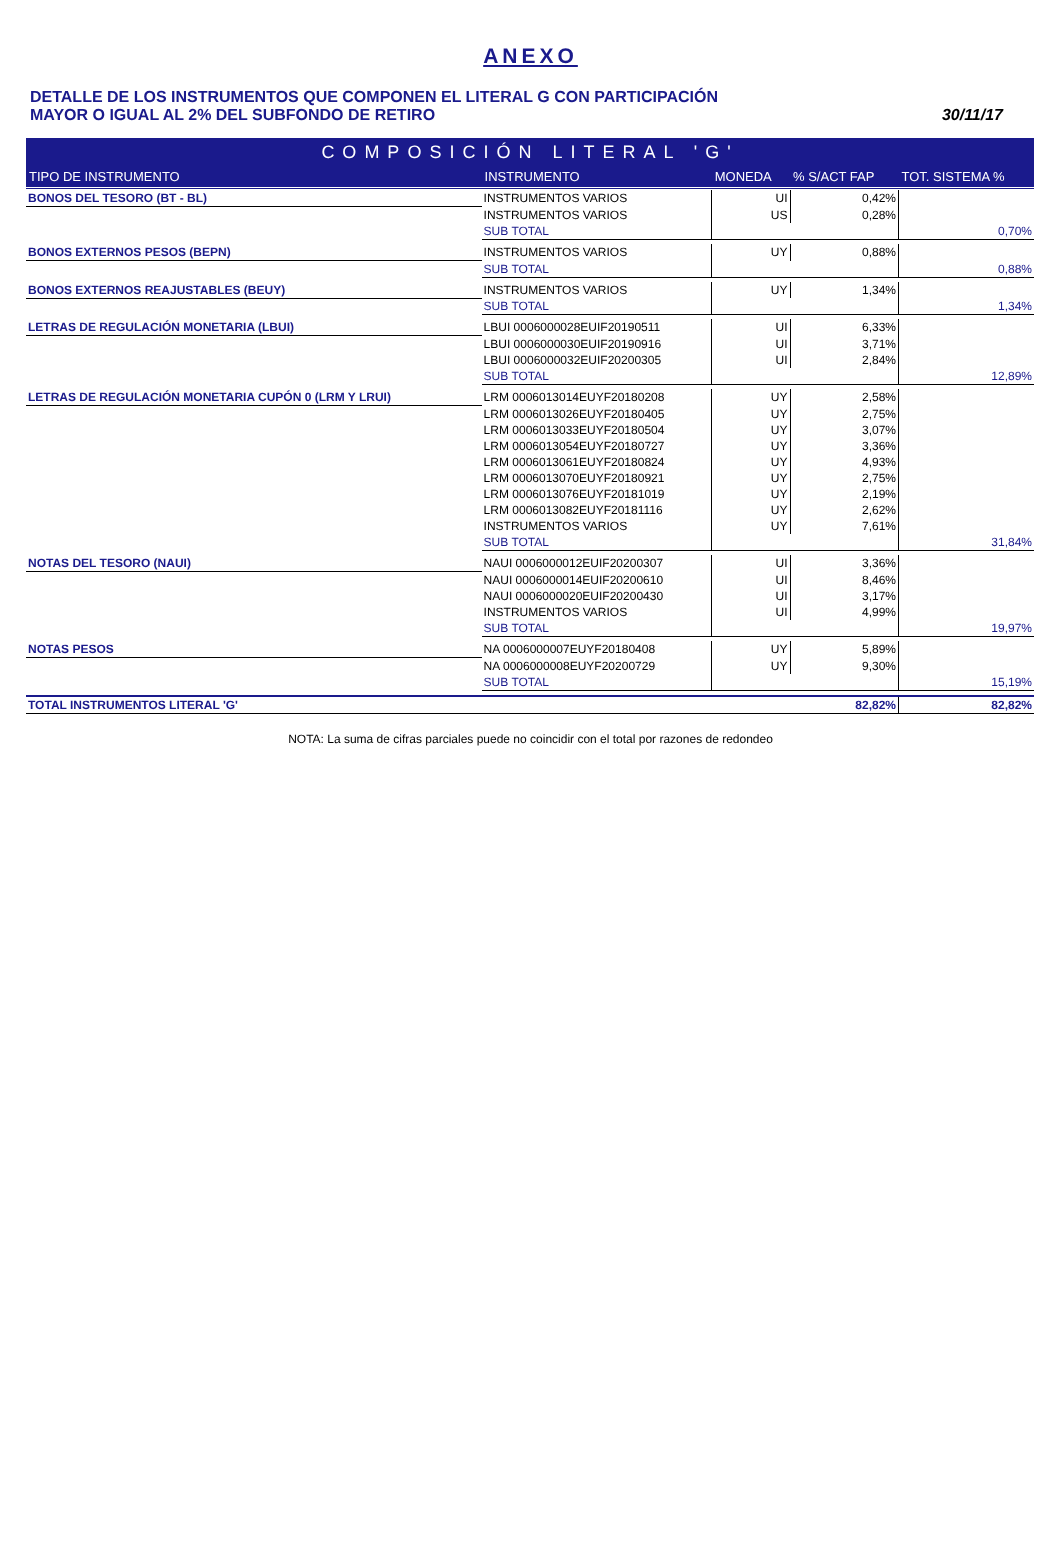ANEXO
DETALLE DE LOS INSTRUMENTOS QUE COMPONEN EL LITERAL G CON PARTICIPACIÓN
MAYOR O IGUAL AL 2% DEL SUBFONDO DE RETIRO
30/11/17
| COMPOSICIÓN LITERAL 'G' | | | | |
| TIPO DE INSTRUMENTO | INSTRUMENTO | MONEDA | % S/ACT FAP | TOT. SISTEMA % |
| BONOS DEL TESORO (BT - BL) | INSTRUMENTOS VARIOS | UI | 0,42% | |
| | INSTRUMENTOS VARIOS | US | 0,28% | |
| | SUB TOTAL | | | 0,70% |
| BONOS EXTERNOS PESOS (BEPN) | INSTRUMENTOS VARIOS | UY | 0,88% | |
| | SUB TOTAL | | | 0,88% |
| BONOS EXTERNOS REAJUSTABLES (BEUY) | INSTRUMENTOS VARIOS | UY | 1,34% | |
| | SUB TOTAL | | | 1,34% |
| LETRAS DE REGULACIÓN MONETARIA (LBUI) | LBUI 0006000028EUIF20190511 | UI | 6,33% | |
| | LBUI 0006000030EUIF20190916 | UI | 3,71% | |
| | LBUI 0006000032EUIF20200305 | UI | 2,84% | |
| | SUB TOTAL | | | 12,89% |
| LETRAS DE REGULACIÓN MONETARIA CUPÓN 0 (LRM Y LRUI) | LRM 0006013014EUYF20180208 | UY | 2,58% | |
| | LRM 0006013026EUYF20180405 | UY | 2,75% | |
| | LRM 0006013033EUYF20180504 | UY | 3,07% | |
| | LRM 0006013054EUYF20180727 | UY | 3,36% | |
| | LRM 0006013061EUYF20180824 | UY | 4,93% | |
| | LRM 0006013070EUYF20180921 | UY | 2,75% | |
| | LRM 0006013076EUYF20181019 | UY | 2,19% | |
| | LRM 0006013082EUYF20181116 | UY | 2,62% | |
| | INSTRUMENTOS VARIOS | UY | 7,61% | |
| | SUB TOTAL | | | 31,84% |
| NOTAS DEL TESORO (NAUI) | NAUI 0006000012EUIF20200307 | UI | 3,36% | |
| | NAUI 0006000014EUIF20200610 | UI | 8,46% | |
| | NAUI 0006000020EUIF20200430 | UI | 3,17% | |
| | INSTRUMENTOS VARIOS | UI | 4,99% | |
| | SUB TOTAL | | | 19,97% |
| NOTAS PESOS | NA 0006000007EUYF20180408 | UY | 5,89% | |
| | NA 0006000008EUYF20200729 | UY | 9,30% | |
| | SUB TOTAL | | | 15,19% |
| TOTAL INSTRUMENTOS LITERAL 'G' | | | 82,82% | 82,82% |
NOTA: La suma de cifras parciales puede no coincidir con el total por razones de redondeo